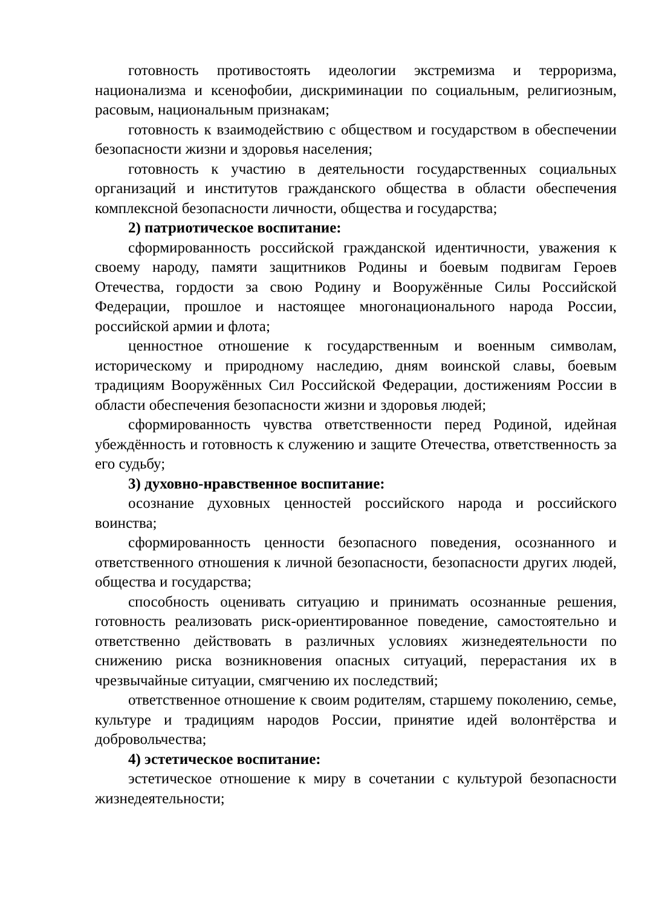готовность противостоять идеологии экстремизма и терроризма, национализма и ксенофобии, дискриминации по социальным, религиозным, расовым, национальным признакам;
готовность к взаимодействию с обществом и государством в обеспечении безопасности жизни и здоровья населения;
готовность к участию в деятельности государственных социальных организаций и институтов гражданского общества в области обеспечения комплексной безопасности личности, общества и государства;
2) патриотическое воспитание:
сформированность российской гражданской идентичности, уважения к своему народу, памяти защитников Родины и боевым подвигам Героев Отечества, гордости за свою Родину и Вооружённые Силы Российской Федерации, прошлое и настоящее многонационального народа России, российской армии и флота;
ценностное отношение к государственным и военным символам, историческому и природному наследию, дням воинской славы, боевым традициям Вооружённых Сил Российской Федерации, достижениям России в области обеспечения безопасности жизни и здоровья людей;
сформированность чувства ответственности перед Родиной, идейная убеждённость и готовность к служению и защите Отечества, ответственность за его судьбу;
3) духовно-нравственное воспитание:
осознание духовных ценностей российского народа и российского воинства;
сформированность ценности безопасного поведения, осознанного и ответственного отношения к личной безопасности, безопасности других людей, общества и государства;
способность оценивать ситуацию и принимать осознанные решения, готовность реализовать риск-ориентированное поведение, самостоятельно и ответственно действовать в различных условиях жизнедеятельности по снижению риска возникновения опасных ситуаций, перерастания их в чрезвычайные ситуации, смягчению их последствий;
ответственное отношение к своим родителям, старшему поколению, семье, культуре и традициям народов России, принятие идей волонтёрства и добровольчества;
4) эстетическое воспитание:
эстетическое отношение к миру в сочетании с культурой безопасности жизнедеятельности;